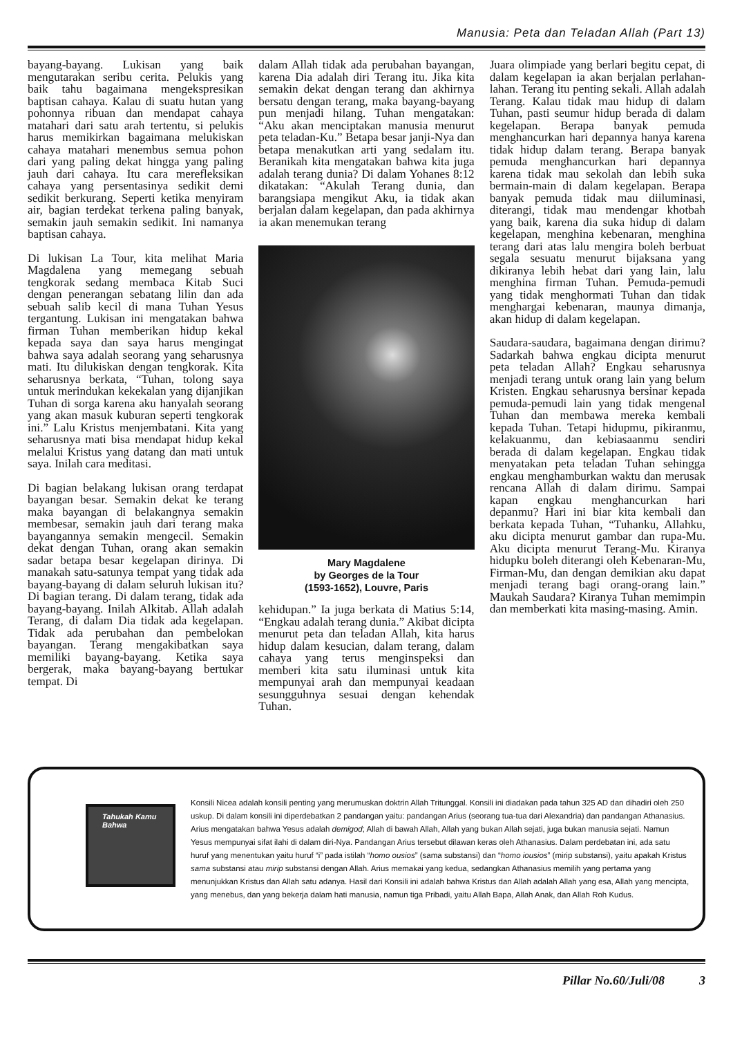Manusia: Peta dan Teladan Allah (Part 13)
bayang-bayang. Lukisan yang baik mengutarakan seribu cerita. Pelukis yang baik tahu bagaimana mengekspresikan baptisan cahaya. Kalau di suatu hutan yang pohonnya ribuan dan mendapat cahaya matahari dari satu arah tertentu, si pelukis harus memikirkan bagaimana melukiskan cahaya matahari menembus semua pohon dari yang paling dekat hingga yang paling jauh dari cahaya. Itu cara merefleksikan cahaya yang persentasinya sedikit demi sedikit berkurang. Seperti ketika menyiram air, bagian terdekat terkena paling banyak, semakin jauh semakin sedikit. Ini namanya baptisan cahaya.
Di lukisan La Tour, kita melihat Maria Magdalena yang memegang sebuah tengkorak sedang membaca Kitab Suci dengan penerangan sebatang lilin dan ada sebuah salib kecil di mana Tuhan Yesus tergantung. Lukisan ini mengatakan bahwa firman Tuhan memberikan hidup kekal kepada saya dan saya harus mengingat bahwa saya adalah seorang yang seharusnya mati. Itu dilukiskan dengan tengkorak. Kita seharusnya berkata, “Tuhan, tolong saya untuk merindukan kekekalan yang dijanjikan Tuhan di sorga karena aku hanyalah seorang yang akan masuk kuburan seperti tengkorak ini.” Lalu Kristus menjembatani. Kita yang seharusnya mati bisa mendapat hidup kekal melalui Kristus yang datang dan mati untuk saya. Inilah cara meditasi.
Di bagian belakang lukisan orang terdapat bayangan besar. Semakin dekat ke terang maka bayangan di belakangnya semakin membesar, semakin jauh dari terang maka bayangannya semakin mengecil. Semakin dekat dengan Tuhan, orang akan semakin sadar betapa besar kegelapan dirinya. Di manakah satu-satunya tempat yang tidak ada bayang-bayang di dalam seluruh lukisan itu? Di bagian terang. Di dalam terang, tidak ada bayang-bayang. Inilah Alkitab. Allah adalah Terang, di dalam Dia tidak ada kegelapan. Tidak ada perubahan dan pembelokan bayangan. Terang mengakibatkan saya memiliki bayang-bayang. Ketika saya bergerak, maka bayang-bayang bertukar tempat. Di
dalam Allah tidak ada perubahan bayangan, karena Dia adalah diri Terang itu. Jika kita semakin dekat dengan terang dan akhirnya bersatu dengan terang, maka bayang-bayang pun menjadi hilang. Tuhan mengatakan: “Aku akan menciptakan manusia menurut peta teladan-Ku.” Betapa besar janji-Nya dan betapa menakutkan arti yang sedalam itu. Beranikah kita mengatakan bahwa kita juga adalah terang dunia? Di dalam Yohanes 8:12 dikatakan: “Akulah Terang dunia, dan barangsiapa mengikut Aku, ia tidak akan berjalan dalam kegelapan, dan pada akhirnya ia akan menemukan terang
Mary Magdalene
by Georges de la Tour
(1593-1652), Louvre, Paris
kehidupan.” Ia juga berkata di Matius 5:14, “Engkau adalah terang dunia.” Akibat dicipta menurut peta dan teladan Allah, kita harus hidup dalam kesucian, dalam terang, dalam cahaya yang terus menginspeksi dan memberi kita satu iluminasi untuk kita mempunyai arah dan mempunyai keadaan sesungguhnya sesuai dengan kehendak Tuhan.
Juara olimpiade yang berlari begitu cepat, di dalam kegelapan ia akan berjalan perlahan-lahan. Terang itu penting sekali. Allah adalah Terang. Kalau tidak mau hidup di dalam Tuhan, pasti seumur hidup berada di dalam kegelapan. Berapa banyak pemuda menghancurkan hari depannya hanya karena tidak hidup dalam terang. Berapa banyak pemuda menghancurkan hari depannya karena tidak mau sekolah dan lebih suka bermain-main di dalam kegelapan. Berapa banyak pemuda tidak mau diiluminasi, diterangi, tidak mau mendengar khotbah yang baik, karena dia suka hidup di dalam kegelapan, menghina kebenaran, menghina terang dari atas lalu mengira boleh berbuat segala sesuatu menurut bijaksana yang dikiranya lebih hebat dari yang lain, lalu menghina firman Tuhan. Pemuda-pemudi yang tidak menghormati Tuhan dan tidak menghargai kebenaran, maunya dimanja, akan hidup di dalam kegelapan.
Saudara-saudara, bagaimana dengan dirimu? Sadarkah bahwa engkau dicipta menurut peta teladan Allah? Engkau seharusnya menjadi terang untuk orang lain yang belum Kristen. Engkau seharusnya bersinar kepada pemuda-pemudi lain yang tidak mengenal Tuhan dan membawa mereka kembali kepada Tuhan. Tetapi hidupmu, pikiranmu, kelakuanmu, dan kebiasaanmu sendiri berada di dalam kegelapan. Engkau tidak menyatakan peta teladan Tuhan sehingga engkau menghamburkan waktu dan merusak rencana Allah di dalam dirimu. Sampai kapan engkau menghancurkan hari depanmu? Hari ini biar kita kembali dan berkata kepada Tuhan, “Tuhanku, Allahku, aku dicipta menurut gambar dan rupa-Mu. Aku dicipta menurut Terang-Mu. Kiranya hidupku boleh diterangi oleh Kebenaran-Mu, Firman-Mu, dan dengan demikian aku dapat menjadi terang bagi orang-orang lain.” Maukah Saudara? Kiranya Tuhan memimpin dan memberkati kita masing-masing. Amin.
Tahukah Kamu Bahwa
Konsili Nicea adalah konsili penting yang merumuskan doktrin Allah Tritunggal. Konsili ini diadakan pada tahun 325 AD dan dihadiri oleh 250 uskup. Di dalam konsili ini diperdebatkan 2 pandangan yaitu: pandangan Arius (seorang tua-tua dari Alexandria) dan pandangan Athanasius. Arius mengatakan bahwa Yesus adalah demigod; Allah di bawah Allah, Allah yang bukan Allah sejati, juga bukan manusia sejati. Namun Yesus mempunyai sifat ilahi di dalam diri-Nya. Pandangan Arius tersebut dilawan keras oleh Athanasius. Dalam perdebatan ini, ada satu huruf yang menentukan yaitu huruf “i” pada istilah “homo ousios” (sama substansi) dan “homo iousios” (mirip substansi), yaitu apakah Kristus sama substansi atau mirip substansi dengan Allah. Arius memakai yang kedua, sedangkan Athanasius memilih yang pertama yang menunjukkan Kristus dan Allah satu adanya. Hasil dari Konsili ini adalah bahwa Kristus dan Allah adalah Allah yang esa, Allah yang mencipta, yang menebus, dan yang bekerja dalam hati manusia, namun tiga Pribadi, yaitu Allah Bapa, Allah Anak, dan Allah Roh Kudus.
Pillar No.60/Juli/08 3